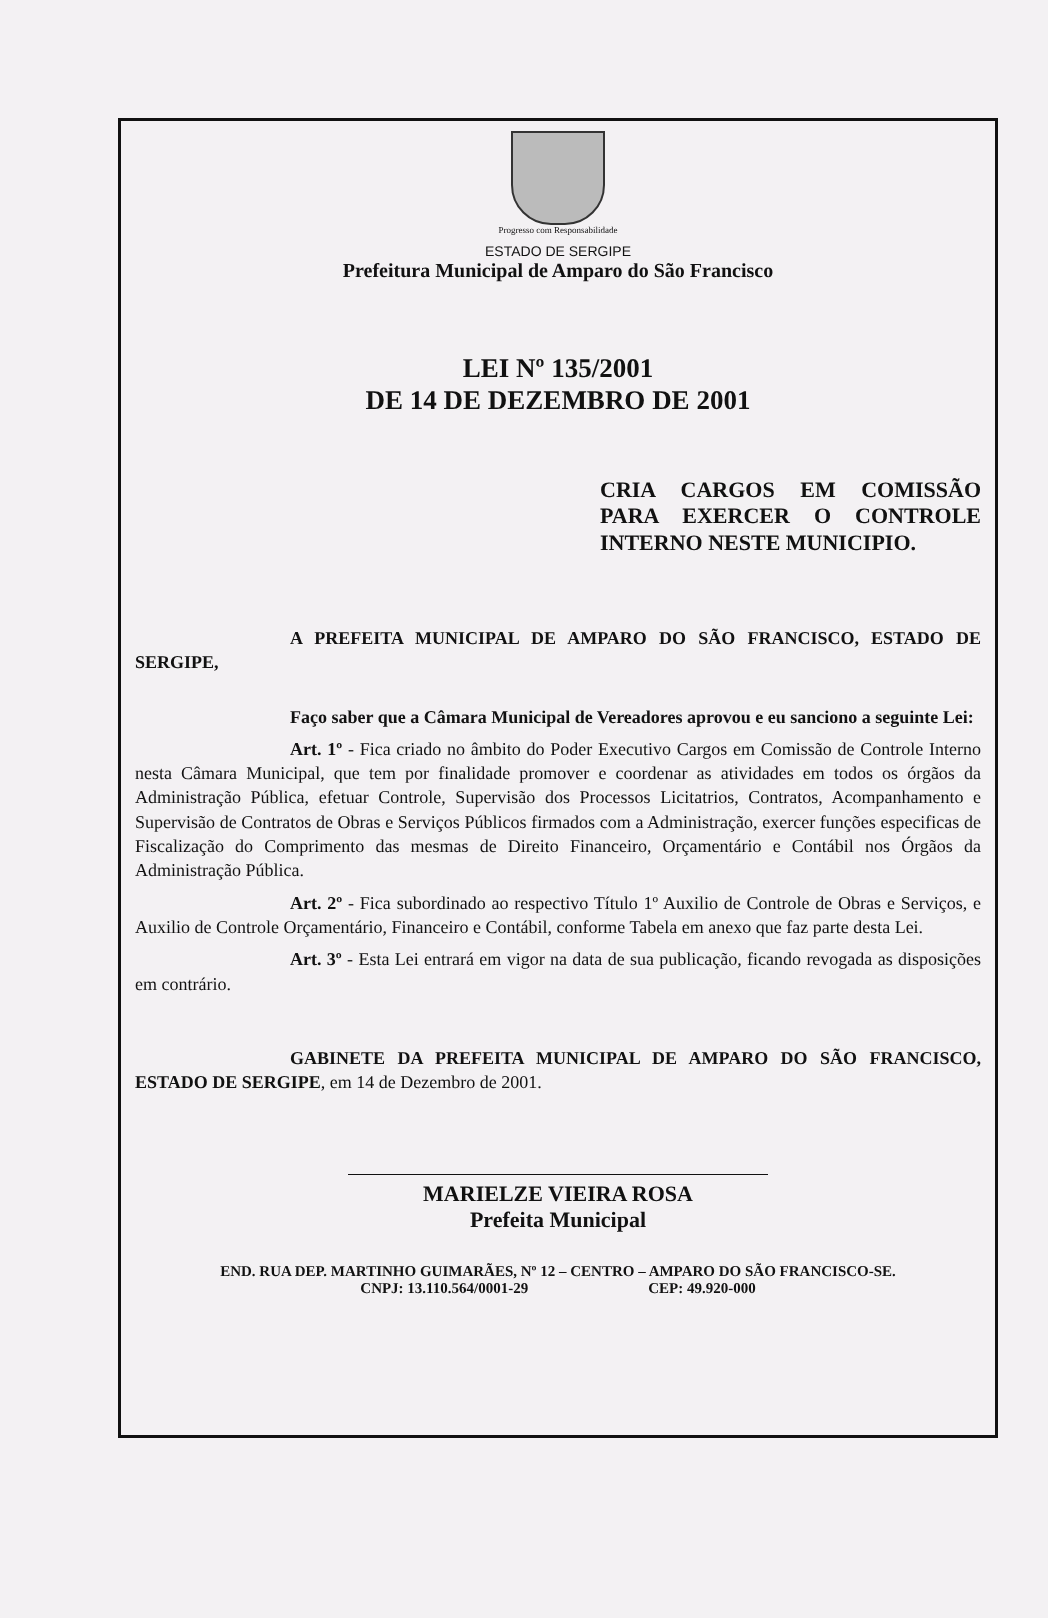Progresso com Responsabilidade
ESTADO DE SERGIPE
Prefeitura Municipal de Amparo do São Francisco
LEI Nº 135/2001
DE 14 DE DEZEMBRO DE 2001
CRIA CARGOS EM COMISSÃO PARA EXERCER O CONTROLE INTERNO NESTE MUNICIPIO.
A PREFEITA MUNICIPAL DE AMPARO DO SÃO FRANCISCO, ESTADO DE SERGIPE,
Faço saber que a Câmara Municipal de Vereadores aprovou e eu sanciono a seguinte Lei:
Art. 1º - Fica criado no âmbito do Poder Executivo Cargos em Comissão de Controle Interno nesta Câmara Municipal, que tem por finalidade promover e coordenar as atividades em todos os órgãos da Administração Pública, efetuar Controle, Supervisão dos Processos Licitatrios, Contratos, Acompanhamento e Supervisão de Contratos de Obras e Serviços Públicos firmados com a Administração, exercer funções especificas de Fiscalização do Comprimento das mesmas de Direito Financeiro, Orçamentário e Contábil nos Órgãos da Administração Pública.
Art. 2º - Fica subordinado ao respectivo Título 1º Auxilio de Controle de Obras e Serviços, e Auxilio de Controle Orçamentário, Financeiro e Contábil, conforme Tabela em anexo que faz parte desta Lei.
Art. 3º - Esta Lei entrará em vigor na data de sua publicação, ficando revogada as disposições em contrário.
GABINETE DA PREFEITA MUNICIPAL DE AMPARO DO SÃO FRANCISCO, ESTADO DE SERGIPE, em 14 de Dezembro de 2001.
MARIELZE VIEIRA ROSA
Prefeita Municipal
END. RUA DEP. MARTINHO GUIMARÃES, Nº 12 – CENTRO – AMPARO DO SÃO FRANCISCO-SE.
CNPJ: 13.110.564/0001-29 CEP: 49.920-000